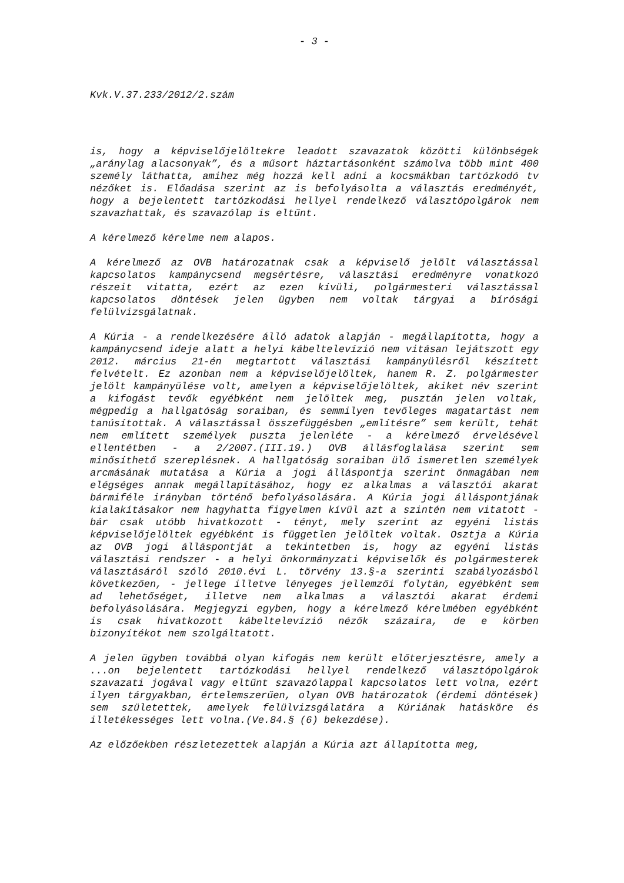- 3 -
Kvk.V.37.233/2012/2.szám
is, hogy a képviselőjelöltekre leadott szavazatok közötti különbségek „aránylag alacsonyak”, és a műsort háztartásonként számolva több mint 400 személy láthatta, amihez még hozzá kell adni a kocsmákban tartózkodó tv nézőket is. Előadása szerint az is befolyásolta a választás eredményét, hogy a bejelentett tartózkodási hellyel rendelkező választópolgárok nem szavazhattak, és szavazólap is eltűnt.
A kérelmező kérelme nem alapos.
A kérelmező az OVB határozatnak csak a képviselő jelölt választással kapcsolatos kampánycsend megsértésre, választási eredményre vonatkozó részeit vitatta, ezért az ezen kívüli, polgármesteri választással kapcsolatos döntések jelen ügyben nem voltak tárgyai a bírósági felülvizsgálatnak.
A Kúria - a rendelkezésére álló adatok alapján - megállapította, hogy a kampánycsend ideje alatt a helyi kábeltelevízió nem vitásan lejátszott egy 2012. március 21-én megtartott választási kampányülésről készített felvételt. Ez azonban nem a képviselőjelöltek, hanem R. Z. polgármester jelölt kampányülése volt, amelyen a képviselőjelöltek, akiket név szerint a kifogást tevők egyébként nem jelöltek meg, pusztán jelen voltak, mégpedig a hallgatóság soraiban, és semmilyen tevőleges magatartást nem tanúsítottak. A választással összefüggésben „említésre” sem került, tehát nem említett személyek puszta jelenléte - a kérelmező érvelésével ellentétben - a 2/2007.(III.19.) OVB állásfoglalása szerint sem minősíthető szereplésnek. A hallgatóság soraiban ülő ismeretlen személyek arcmásának mutatása a Kúria a jogi álláspontja szerint önmagában nem elégséges annak megállapításához, hogy ez alkalmas a választói akarat bármiféle irányban történő befolyásolására. A Kúria jogi álláspontjának kialakításakor nem hagyhatta figyelmen kívül azt a szintén nem vitatott - bár csak utóbb hivatkozott - tényt, mely szerint az egyéni listás képviselőjelöltek egyébként is független jelöltek voltak. Osztja a Kúria az OVB jogi álláspontját a tekintetben is, hogy az egyéni listás választási rendszer - a helyi önkormányzati képviselők és polgármesterek választásáról szóló 2010.évi L. törvény 13.§-a szerinti szabályozásból következően, - jellege illetve lényeges jellemzői folytán, egyébként sem ad lehetőséget, illetve nem alkalmas a választói akarat érdemi befolyásolására. Megjegyzi egyben, hogy a kérelmező kérelmében egyébként is csak hivatkozott kábeltelevízió nézők százaira, de e körben bizonyítékot nem szolgáltatott.
A jelen ügyben továbbá olyan kifogás nem került előterjesztésre, amely a ...on bejelentett tartózkodási hellyel rendelkező választópolgárok szavazati jogával vagy eltűnt szavazólappal kapcsolatos lett volna, ezért ilyen tárgyakban, értelemszerűen, olyan OVB határozatok (érdemi döntések) sem születettek, amelyek felülvizsgálatára a Kúriának hatásköre és illetékességes lett volna.(Ve.84.§ (6) bekezdése).
Az előzőekben részletezettek alapján a Kúria azt állapította meg,